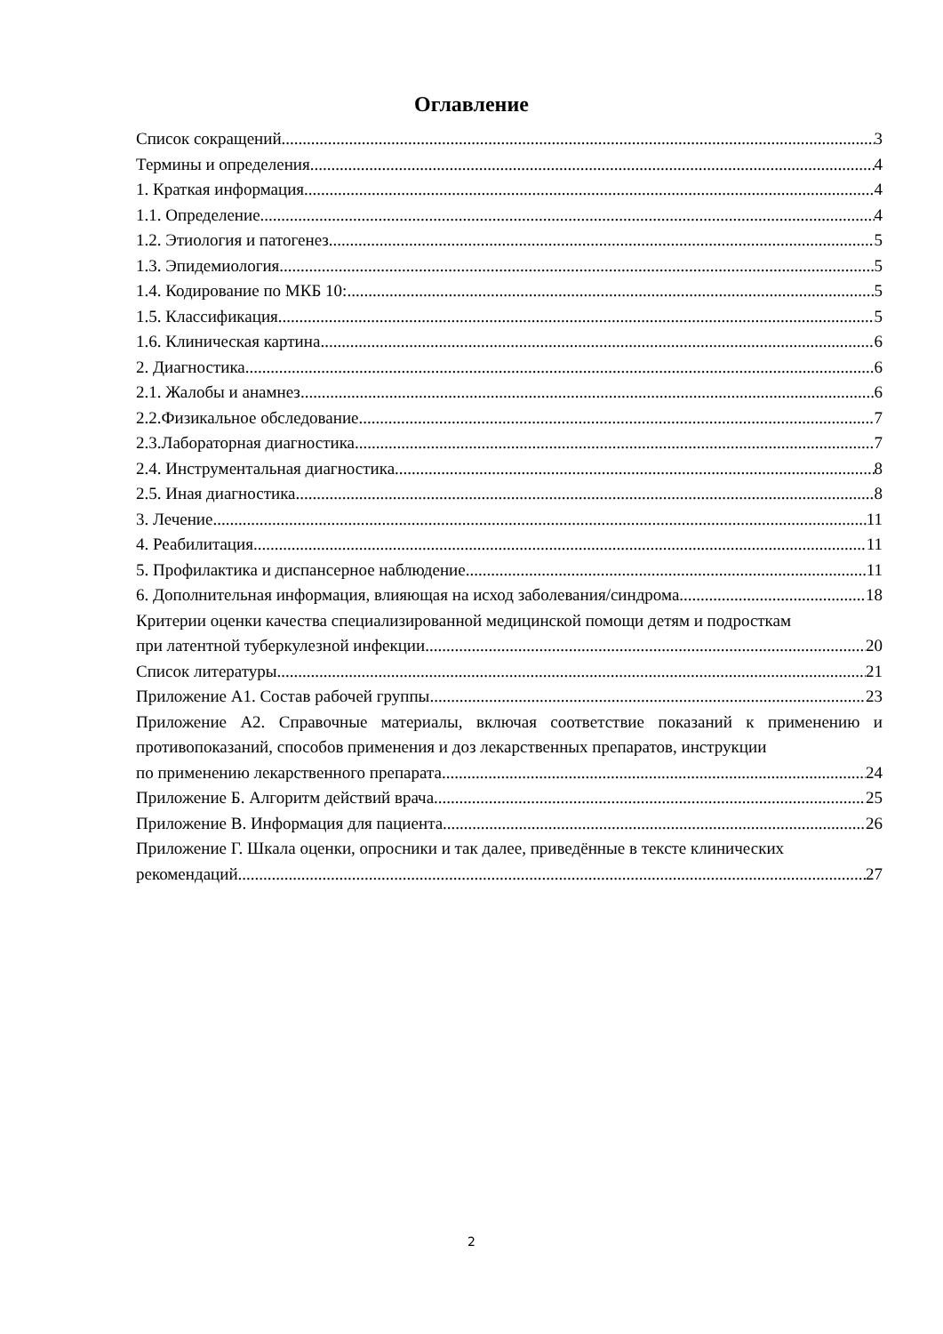Оглавление
Список сокращений 3
Термины и определения 4
1. Краткая информация 4
1.1. Определение 4
1.2. Этиология и патогенез 5
1.3. Эпидемиология 5
1.4. Кодирование по МКБ 10: 5
1.5. Классификация 5
1.6. Клиническая картина 6
2. Диагностика 6
2.1. Жалобы и анамнез 6
2.2.Физикальное обследование 7
2.3.Лабораторная диагностика 7
2.4. Инструментальная диагностика 8
2.5. Иная диагностика 8
3. Лечение 11
4. Реабилитация 11
5. Профилактика и диспансерное наблюдение 11
6. Дополнительная информация, влияющая на исход заболевания/синдрома 18
Критерии оценки качества специализированной медицинской помощи детям и подросткам
при латентной туберкулезной инфекции 20
Список литературы 21
Приложение А1. Состав рабочей группы 23
Приложение А2. Справочные материалы, включая соответствие показаний к применению и противопоказаний, способов применения и доз лекарственных препаратов, инструкции
по применению лекарственного препарата 24
Приложение Б. Алгоритм действий врача 25
Приложение В. Информация для пациента 26
Приложение Г. Шкала оценки, опросники и так далее, приведённые в тексте клинических
рекомендаций 27
2